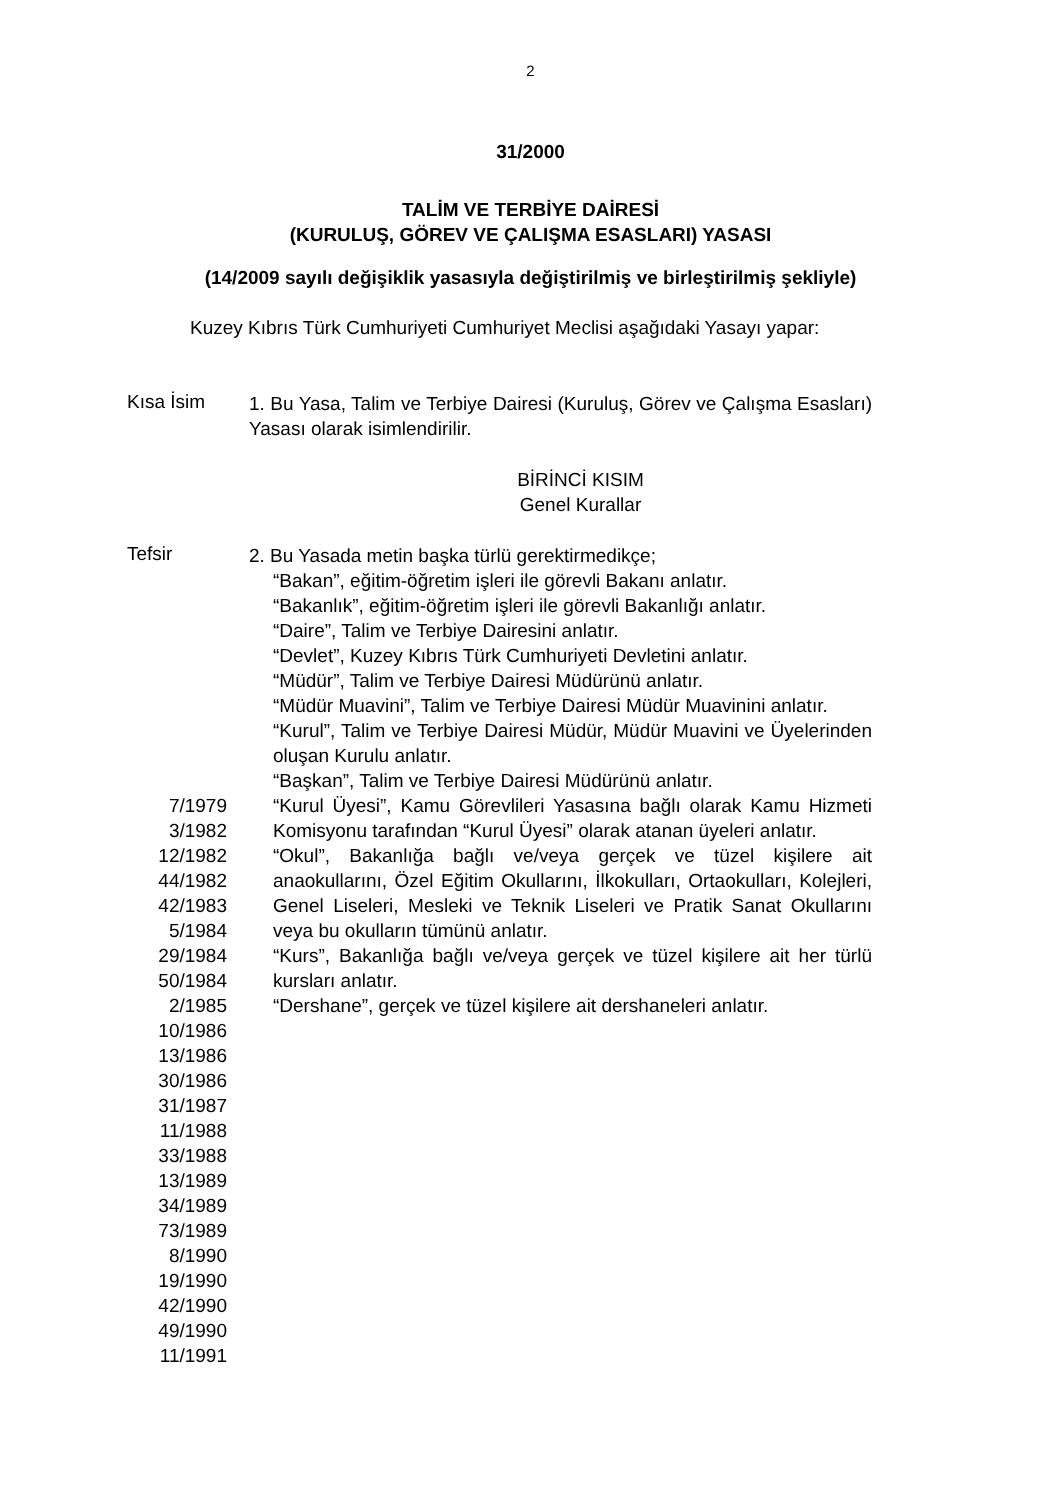2
31/2000
TALİM VE TERBİYE DAİRESİ
(KURULUŞ, GÖREV VE ÇALIŞMA ESASLARI) YASASI
(14/2009 sayılı değişiklik yasasıyla değiştirilmiş ve birleştirilmiş şekliyle)
Kuzey Kıbrıs Türk Cumhuriyeti Cumhuriyet Meclisi aşağıdaki Yasayı yapar:
Kısa İsim
1. Bu Yasa, Talim ve Terbiye Dairesi (Kuruluş, Görev ve Çalışma Esasları) Yasası olarak isimlendirilir.
BİRİNCİ KISIM
Genel Kurallar
Tefsir
2. Bu Yasada metin başka türlü gerektirmedikçe;
“Bakan”, eğitim-öğretim işleri ile görevli Bakanı anlatır.
“Bakanlık”, eğitim-öğretim işleri ile görevli Bakanlığı anlatır.
“Daire”, Talim ve Terbiye Dairesini anlatır.
“Devlet”, Kuzey Kıbrıs Türk Cumhuriyeti Devletini anlatır.
“Müdür”, Talim ve Terbiye Dairesi Müdürünü anlatır.
“Müdür Muavini”, Talim ve Terbiye Dairesi Müdür Muavinini anlatır.
“Kurul”, Talim ve Terbiye Dairesi Müdür, Müdür Muavini ve Üyelerinden oluşan Kurulu anlatır.
“Başkan”, Talim ve Terbiye Dairesi Müdürünü anlatır.
7/1979
3/1982
12/1982
44/1982
42/1983
5/1984
29/1984
50/1984
2/1985
10/1986
13/1986
30/1986
31/1987
11/1988
33/1988
13/1989
34/1989
73/1989
8/1990
19/1990
42/1990
49/1990
11/1991
“Kurul Üyesi”, Kamu Görevlileri Yasasına bağlı olarak Kamu Hizmeti Komisyonu tarafından “Kurul Üyesi” olarak atanan üyeleri anlatır.
“Okul”, Bakanlığa bağlı ve/veya gerçek ve tüzel kişilere ait anaokullarını, Özel Eğitim Okullarını, İlkokulları, Ortaokulları, Kolejleri, Genel Liseleri, Mesleki ve Teknik Liseleri ve Pratik Sanat Okullarını veya bu okulların tümünü anlatır.
“Kurs”, Bakanlığa bağlı ve/veya gerçek ve tüzel kişilere ait her türlü kursları anlatır.
“Dershane”, gerçek ve tüzel kişilere ait dershaneleri anlatır.